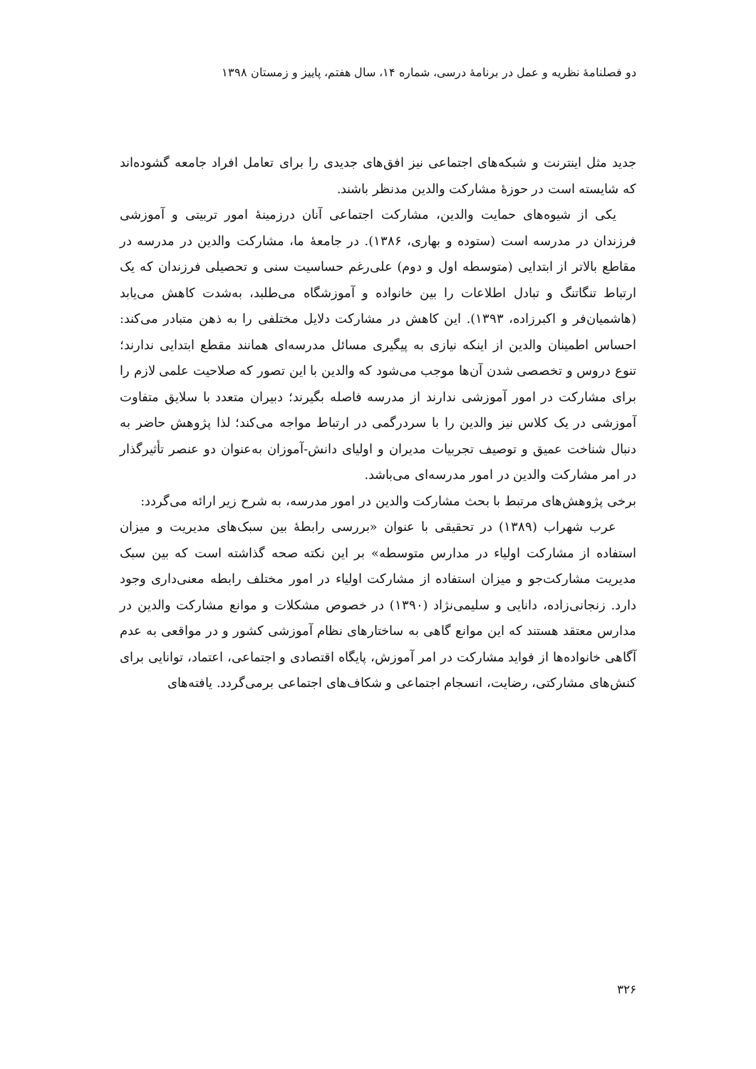دو فصلنامهٔ نظریه و عمل در برنامهٔ درسی، شماره ۱۴، سال هفتم، پاییز و زمستان ۱۳۹۸
جدید مثل اینترنت و شبکه‌های اجتماعی نیز افق‌های جدیدی را برای تعامل افراد جامعه گشوده‌اند که شایسته است در حوزهٔ مشارکت والدین مدنظر باشند.
یکی از شیوه‌های حمایت والدین، مشارکت اجتماعی آنان درزمینهٔ امور تربیتی و آموزشی فرزندان در مدرسه است (ستوده و بهاری، ۱۳۸۶). در جامعهٔ ما، مشارکت والدین در مدرسه در مقاطع بالاتر از ابتدایی (متوسطه اول و دوم) علی‌رغم حساسیت سنی و تحصیلی فرزندان که یک ارتباط تنگاتنگ و تبادل اطلاعات را بین خانواده و آموزشگاه می‌طلبد، به‌شدت کاهش می‌یابد (هاشمیان‌فر و اکبرزاده، ۱۳۹۳). این کاهش در مشارکت دلایل مختلفی را به ذهن متبادر می‌کند: احساس اطمینان والدین از اینکه نیازی به پیگیری مسائل مدرسه‌ای همانند مقطع ابتدایی ندارند؛ تنوع دروس و تخصصی شدن آن‌ها موجب می‌شود که والدین با این تصور که صلاحیت علمی لازم را برای مشارکت در امور آموزشی ندارند از مدرسه فاصله بگیرند؛ دبیران متعدد با سلایق متفاوت آموزشی در یک کلاس نیز والدین را با سردرگمی در ارتباط مواجه می‌کند؛ لذا پژوهش حاضر به دنبال شناخت عمیق و توصیف تجربیات مدیران و اولیای دانش-آموزان به‌عنوان دو عنصر تأثیرگذار در امر مشارکت والدین در امور مدرسه‌ای می‌باشد.
برخی پژوهش‌های مرتبط با بحث مشارکت والدین در امور مدرسه، به شرح زیر ارائه می‌گردد:
عرب شهراب (۱۳۸۹) در تحقیقی با عنوان «بررسی رابطهٔ بین سبک‌های مدیریت و میزان استفاده از مشارکت اولیاء در مدارس متوسطه» بر این نکته صحه گذاشته است که بین سبک مدیریت مشارکت‌جو و میزان استفاده از مشارکت اولیاء در امور مختلف رابطه معنی‌داری وجود دارد. زنجانی‌زاده، دانایی و سلیمی‌نژاد (۱۳۹۰) در خصوص مشکلات و موانع مشارکت والدین در مدارس معتقد هستند که این موانع گاهی به ساختارهای نظام آموزشی کشور و در مواقعی به عدم آگاهی خانواده‌ها از فواید مشارکت در امر آموزش، پایگاه اقتصادی و اجتماعی، اعتماد، توانایی برای کنش‌های مشارکتی، رضایت، انسجام اجتماعی و شکاف‌های اجتماعی برمی‌گردد. یافته‌های
۳۲۶